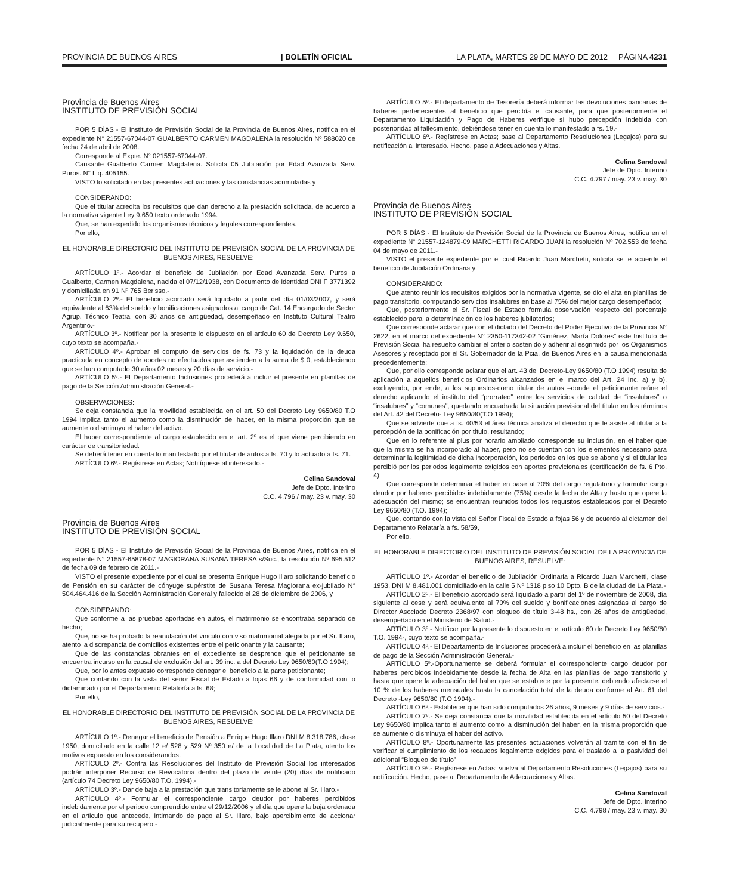PROVINCIA DE BUENOS AIRES | BOLETÍN OFICIAL LA PLATA, MARTES 29 DE MAYO DE 2012 PÁGINA 4231
Provincia de Buenos Aires
INSTITUTO DE PREVISIÓN SOCIAL
POR 5 DÍAS - El Instituto de Previsión Social de la Provincia de Buenos Aires, notifica en el expediente N° 21557-67044-07 GUALBERTO CARMEN MAGDALENA la resolución Nº 588020 de fecha 24 de abril de 2008.
Corresponde al Expte. N° 021557-67044-07.
Causante Gualberto Carmen Magdalena. Solicita 05 Jubilación por Edad Avanzada Serv. Puros. N° Liq. 405155.
VISTO lo solicitado en las presentes actuaciones y las constancias acumuladas y
CONSIDERANDO:
Que el titular acredita los requisitos que dan derecho a la prestación solicitada, de acuerdo a la normativa vigente Ley 9.650 texto ordenado 1994.
Que, se han expedido los organismos técnicos y legales correspondientes.
Por ello,
EL HONORABLE DIRECTORIO DEL INSTITUTO DE PREVISIÓN SOCIAL DE LA PROVINCIA DE BUENOS AIRES, RESUELVE:
ARTÍCULO 1º.- Acordar el beneficio de Jubilación por Edad Avanzada Serv. Puros a Gualberto, Carmen Magdalena, nacida el 07/12/1938, con Documento de identidad DNI F 3771392 y domiciliada en 91 Nº 765 Berisso.-
ARTÍCULO 2º.- El beneficio acordado será liquidado a partir del día 01/03/2007, y será equivalente al 63% del sueldo y bonificaciones asignados al cargo de Cat. 14 Encargado de Sector Agrup. Técnico Teatral con 30 años de antigüedad, desempeñado en Instituto Cultural Teatro Argentino.-
ARTÍCULO 3º.- Notificar por la presente lo dispuesto en el artículo 60 de Decreto Ley 9.650, cuyo texto se acompaña.-
ARTÍCULO 4º.- Aprobar el computo de servicios de fs. 73 y la liquidación de la deuda practicada en concepto de aportes no efectuados que ascienden a la suma de $ 0, estableciendo que se han computado 30 años 02 meses y 20 días de servicio.-
ARTÍCULO 5º.- El Departamento Inclusiones procederá a incluir el presente en planillas de pago de la Sección Administración General.-
OBSERVACIONES:
Se deja constancia que la movilidad establecida en el art. 50 del Decreto Ley 9650/80 T.O 1994 implica tanto el aumento como la disminución del haber, en la misma proporción que se aumente o disminuya el haber del activo.
El haber correspondiente al cargo establecido en el art. 2º es el que viene percibiendo en carácter de transitoriedad.
Se deberá tener en cuenta lo manifestado por el titular de autos a fs. 70 y lo actuado a fs. 71.
ARTÍCULO 6º.- Regístrese en Actas; Notifíquese al interesado.-
Celina Sandoval
Jefe de Dpto. Interino
C.C. 4.796 / may. 23 v. may. 30
Provincia de Buenos Aires
INSTITUTO DE PREVISIÓN SOCIAL
POR 5 DÍAS - El Instituto de Previsión Social de la Provincia de Buenos Aires, notifica en el expediente N° 21557-65878-07 MAGIORANA SUSANA TERESA s/Suc., la resolución Nº 695.512 de fecha 09 de febrero de 2011.-
VISTO el presente expediente por el cual se presenta Enrique Hugo Illaro solicitando beneficio de Pensión en su carácter de cónyuge supérstite de Susana Teresa Magiorana ex-jubilado N° 504.464.416 de la Sección Administración General y fallecido el 28 de diciembre de 2006, y
CONSIDERANDO:
Que conforme a las pruebas aportadas en autos, el matrimonio se encontraba separado de hecho;
Que, no se ha probado la reanulación del vinculo con viso matrimonial alegada por el Sr. Illaro, atento la discrepancia de domicilios existentes entre el peticionante y la causante;
Que de las constancias obrantes en el expediente se desprende que el peticionante se encuentra incurso en la causal de exclusión del art. 39 inc. a del Decreto Ley 9650/80(T.O 1994);
Que, por lo antes expuesto corresponde denegar el beneficio a la parte peticionante;
Que contando con la vista del señor Fiscal de Estado a fojas 66 y de conformidad con lo dictaminado por el Departamento Relatoría a fs. 68;
Por ello,
EL HONORABLE DIRECTORIO DEL INSTITUTO DE PREVISIÓN SOCIAL DE LA PROVINCIA DE BUENOS AIRES, RESUELVE:
ARTÍCULO 1º.- Denegar el beneficio de Pensión a Enrique Hugo Illaro DNI M 8.318.786, clase 1950, domiciliado en la calle 12 e/ 528 y 529 Nº 350 e/ de la Localidad de La Plata, atento los motivos expuesto en los considerandos.
ARTÍCULO 2º.- Contra las Resoluciones del Instituto de Previsión Social los interesados podrán interponer Recurso de Revocatoria dentro del plazo de veinte (20) días de notificado (artículo 74 Decreto Ley 9650/80 T.O. 1994).-
ARTÍCULO 3º.- Dar de baja a la prestación que transitoriamente se le abone al Sr. Illaro.-
ARTÍCULO 4º.- Formular el correspondiente cargo deudor por haberes percibidos indebidamente por el periodo comprendido entre el 29/12/2006 y el día que opere la baja ordenada en el articulo que antecede, intimando de pago al Sr. Illaro, bajo apercibimiento de accionar judicialmente para su recupero.-
ARTÍCULO 5º.- El departamento de Tesorería deberá informar las devoluciones bancarias de haberes pertenecientes al beneficio que percibía el causante, para que posteriormente el Departamento Liquidación y Pago de Haberes verifique si hubo percepción indebida con posterioridad al fallecimiento, debiéndose tener en cuenta lo manifestado a fs. 19.-
ARTÍCULO 6º.- Regístrese en Actas; pase al Departamento Resoluciones (Legajos) para su notificación al interesado. Hecho, pase a Adecuaciones y Altas.
Celina Sandoval
Jefe de Dpto. Interino
C.C. 4.797 / may. 23 v. may. 30
Provincia de Buenos Aires
INSTITUTO DE PREVISIÓN SOCIAL
POR 5 DÍAS - El Instituto de Previsión Social de la Provincia de Buenos Aires, notifica en el expediente N° 21557-124879-09 MARCHETTI RICARDO JUAN la resolución Nº 702.553 de fecha 04 de mayo de 2011.-
VISTO el presente expediente por el cual Ricardo Juan Marchetti, solicita se le acuerde el beneficio de Jubilación Ordinaria y
CONSIDERANDO:
Que atento reunir los requisitos exigidos por la normativa vigente, se dio el alta en planillas de pago transitorio, computando servicios insalubres en base al 75% del mejor cargo desempeñado;
Que, posteriormente el Sr. Fiscal de Estado formula observación respecto del porcentaje establecido para la determinación de los haberes jubilatorios;
Que corresponde aclarar que con el dictado del Decreto del Poder Ejecutivo de la Provincia N° 2622, en el marco del expediente N° 2350-117342-02 “Giménez, María Dolores” este Instituto de Previsión Social ha resuelto cambiar el criterio sostenido y adherir al esgrimido por los Organismos Asesores y receptado por el Sr. Gobernador de la Pcia. de Buenos Aires en la causa mencionada precedentemente;
Que, por ello corresponde aclarar que el art. 43 del Decreto-Ley 9650/80 (T.O 1994) resulta de aplicación a aquellos beneficios Ordinarios alcanzados en el marco del Art. 24 Inc. a) y b), excluyendo, por ende, a los supuestos-como titular de autos –donde el peticionante reúne el derecho aplicando el instituto del “prorrateo” entre los servicios de calidad de “insalubres” o “insalubres” y “comunes”, quedando encuadrada la situación previsional del titular en los términos del Art. 42 del Decreto- Ley 9650/80(T.O 1994);
Que se advierte que a fs. 40/53 el área técnica analiza el derecho que le asiste al titular a la percepción de la bonificación por título, resultando;
Que en lo referente al plus por horario ampliado corresponde su inclusión, en el haber que que la misma se ha incorporado al haber, pero no se cuentan con los elementos necesario para determinar la legitimidad de dicha incorporación, los periodos en los que se abono y si el titular los percibió por los periodos legalmente exigidos con aportes previcionales (certificación de fs. 6 Pto. 4)
Que corresponde determinar el haber en base al 70% del cargo regulatorio y formular cargo deudor por haberes percibidos indebidamente (75%) desde la fecha de Alta y hasta que opere la adecuación del mismo; se encuentran reunidos todos los requisitos establecidos por el Decreto Ley 9650/80 (T.O. 1994);
Que, contando con la vista del Señor Fiscal de Estado a fojas 56 y de acuerdo al dictamen del Departamento Relataría a fs. 58/59,
Por ello,
EL HONORABLE DIRECTORIO DEL INSTITUTO DE PREVISIÓN SOCIAL DE LA PROVINCIA DE BUENOS AIRES, RESUELVE:
ARTÍCULO 1º.- Acordar el beneficio de Jubilación Ordinaria a Ricardo Juan Marchetti, clase 1953, DNI M 8.481.001 domiciliado en la calle 5 Nº 1318 piso 10 Dpto. B de la ciudad de La Plata.-
ARTÍCULO 2º.- El beneficio acordado será liquidado a partir del 1º de noviembre de 2008, día siguiente al cese y será equivalente al 70% del sueldo y bonificaciones asignadas al cargo de Director Asociado Decreto 2368/97 con bloqueo de título 3-48 hs., con 26 años de antigüedad, desempeñado en el Ministerio de Salud.-
ARTÍCULO 3º.- Notificar por la presente lo dispuesto en el artículo 60 de Decreto Ley 9650/80 T.O. 1994-, cuyo texto se acompaña.-
ARTÍCULO 4º.- El Departamento de Inclusiones procederá a incluir el beneficio en las planillas de pago de la Sección Administración General.-
ARTÍCULO 5º.-Oportunamente se deberá formular el correspondiente cargo deudor por haberes percibidos indebidamente desde la fecha de Alta en las planillas de pago transitorio y hasta que opere la adecuación del haber que se establece por la presente, debiendo afectarse el 10 % de los haberes mensuales hasta la cancelación total de la deuda conforme al Art. 61 del Decreto -Ley 9650/80 (T.O 1994).-
ARTÍCULO 6º.- Establecer que han sido computados 26 años, 9 meses y 9 días de servicios.-
ARTÍCULO 7º.- Se deja constancia que la movilidad establecida en el artículo 50 del Decreto Ley 9650/80 implica tanto el aumento como la disminución del haber, en la misma proporción que se aumente o disminuya el haber del activo.
ARTÍCULO 8º.- Oportunamente las presentes actuaciones volverán al tramite con el fin de verificar el cumplimiento de los recaudos legalmente exigidos para el traslado a la pasividad del adicional “Bloqueo de título”
ARTÍCULO 9º.- Regístrese en Actas; vuelva al Departamento Resoluciones (Legajos) para su notificación. Hecho, pase al Departamento de Adecuaciones y Altas.
Celina Sandoval
Jefe de Dpto. Interino
C.C. 4.798 / may. 23 v. may. 30